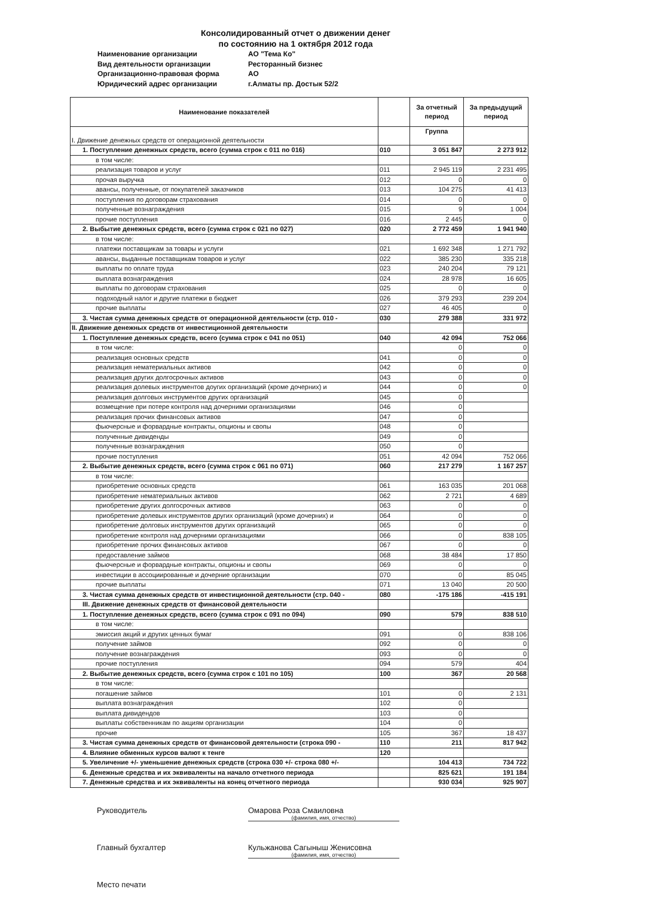Консолидированный отчет о движении денег
по состоянию на 1 октября 2012 года
Наименование организации АО "Тема Ко"
Вид деятельности организации Ресторанный бизнес
Организационно-правовая форма АО
Юридический адрес организации г.Алматы пр. Достык 52/2
| Наименование показателей | | За отчетный период | За предыдущий период |
| --- | --- | --- | --- |
| I. Движение денежных средств от операционной деятельности | | Группа | |
| 1. Поступление денежных средств, всего (сумма строк с 011 по 016) | 010 | 3 051 847 | 2 273 912 |
| в том числе: | | | |
| реализация товаров и услуг | 011 | 2 945 119 | 2 231 495 |
| прочая выручка | 012 | 0 | 0 |
| авансы, полученные, от покупателей заказчиков | 013 | 104 275 | 41 413 |
| поступления по договорам страхования | 014 | 0 | 0 |
| полученные вознаграждения | 015 | 9 | 1 004 |
| прочие поступления | 016 | 2 445 | 0 |
| 2. Выбытие денежных средств, всего (сумма строк с 021 по 027) | 020 | 2 772 459 | 1 941 940 |
| в том числе: | | | |
| платежи поставщикам за товары и услуги | 021 | 1 692 348 | 1 271 792 |
| авансы, выданные поставщикам товаров и услуг | 022 | 385 230 | 335 218 |
| выплаты по оплате труда | 023 | 240 204 | 79 121 |
| выплата вознаграждения | 024 | 28 978 | 16 605 |
| выплаты по договорам страхования | 025 | 0 | 0 |
| подоходный налог и другие платежи в бюджет | 026 | 379 293 | 239 204 |
| прочие выплаты | 027 | 46 405 | 0 |
| 3. Чистая сумма денежных средств от операционной деятельности (стр. 010 - | 030 | 279 388 | 331 972 |
| II. Движение денежных средств от инвестиционной деятельности | | | |
| 1. Поступление денежных средств, всего (сумма строк с 041 по 051) | 040 | 42 094 | 752 066 |
| в том числе: | | 0 | 0 |
| реализация основных средств | 041 | 0 | 0 |
| реализация нематериальных активов | 042 | 0 | 0 |
| реализация других долгосрочных активов | 043 | 0 | 0 |
| реализация долевых инструментов доугих организаций (кроме дочерних) и | 044 | 0 | 0 |
| реализация долговых инструментов других организаций | 045 | 0 | |
| возмещение при потере контроля над дочерними организациями | 046 | 0 | |
| реализация прочих финансовых активов | 047 | 0 | |
| фьючерсные и форвардные контракты, опционы и свопы | 048 | 0 | |
| полученные дивиденды | 049 | 0 | |
| полученные вознаграждения | 050 | 0 | |
| прочие поступления | 051 | 42 094 | 752 066 |
| 2. Выбытие денежных средств, всего (сумма строк с 061 по 071) | 060 | 217 279 | 1 167 257 |
| в том числе: | | | |
| приобретение основных средств | 061 | 163 035 | 201 068 |
| приобретение нематериальных активов | 062 | 2 721 | 4 689 |
| приобретение других долгосрочных активов | 063 | 0 | 0 |
| приобретение долевых инструментов других организаций (кроме дочерних) и | 064 | 0 | 0 |
| приобретение долговых инструментов других организаций | 065 | 0 | 0 |
| приобретение контроля над дочерними организациями | 066 | 0 | 838 105 |
| приобретение прочих финансовых активов | 067 | 0 | 0 |
| предоставление займов | 068 | 38 484 | 17 850 |
| фьючерсные и форвардные контракты, опционы и свопы | 069 | 0 | 0 |
| инвестиции в ассоциированные и дочерние организации | 070 | 0 | 85 045 |
| прочие выплаты | 071 | 13 040 | 20 500 |
| 3. Чистая сумма денежных средств от инвестиционной деятельности (стр. 040 - | 080 | -175 186 | -415 191 |
| III. Движение денежных средств от финансовой деятельности | | | |
| 1. Поступление денежных средств, всего (сумма строк с 091 по 094) | 090 | 579 | 838 510 |
| в том числе: | | | |
| эмиссия акций и других ценных бумаг | 091 | 0 | 838 106 |
| получение займов | 092 | 0 | 0 |
| получение вознаграждения | 093 | 0 | 0 |
| прочие поступления | 094 | 579 | 404 |
| 2. Выбытие денежных средств, всего (сумма строк с 101 по 105) | 100 | 367 | 20 568 |
| в том числе: | | | |
| погашение займов | 101 | 0 | 2 131 |
| выплата вознаграждения | 102 | 0 | |
| выплата дивидендов | 103 | 0 | |
| выплаты собственникам по акциям организации | 104 | 0 | |
| прочие | 105 | 367 | 18 437 |
| 3. Чистая сумма денежных средств от финансовой деятельности (строка 090 - | 110 | 211 | 817 942 |
| 4. Влияние обменных курсов валют к тенге | 120 | | |
| 5. Увеличение +/- уменьшение денежных средств (строка 030 +/- строка 080 +/- | | 104 413 | 734 722 |
| 6. Денежные средства и их эквиваленты на начало отчетного периода | | 825 621 | 191 184 |
| 7. Денежные средства и их эквиваленты на конец отчетного периода | | 930 034 | 925 907 |
Руководитель Омарова Роза Смаиловна
(фамилия, имя, отчество)
Главный бухгалтер Кульжанова Сагыныш Женисовна
(фамилия, имя, отчество)
Место печати